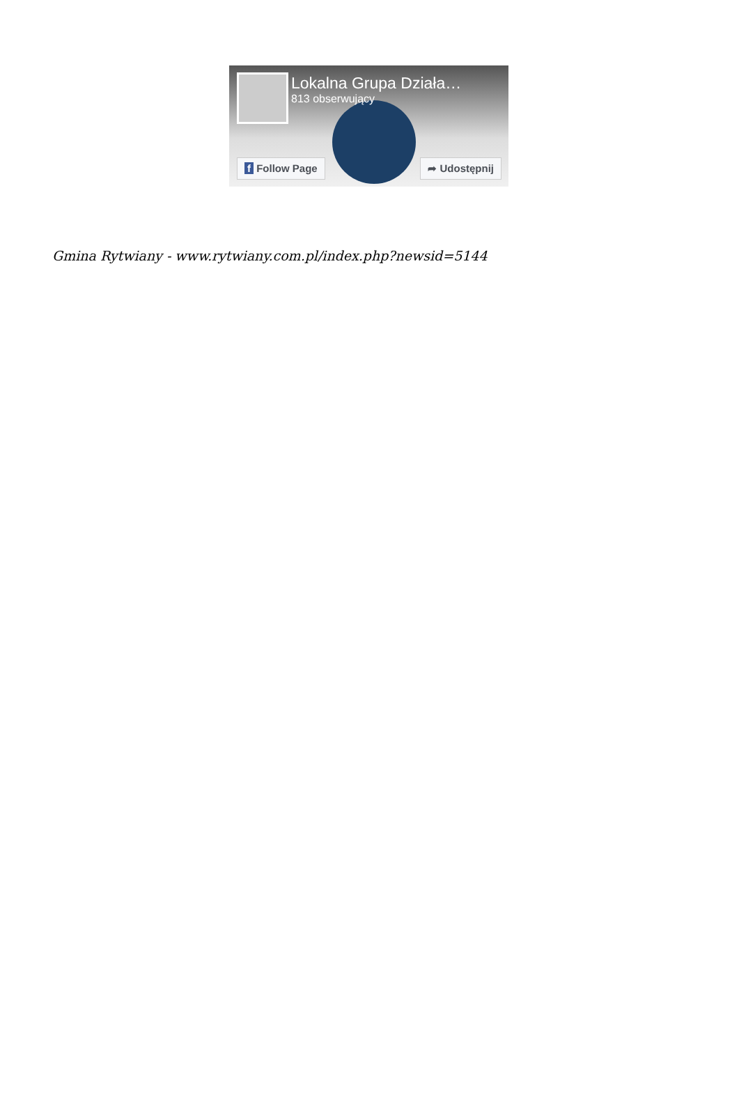Lokalna Grupa Działa…
813 obserwujący
f Follow Page ➦ Udostępnij
Gmina Rytwiany - www.rytwiany.com.pl/index.php?newsid=5144